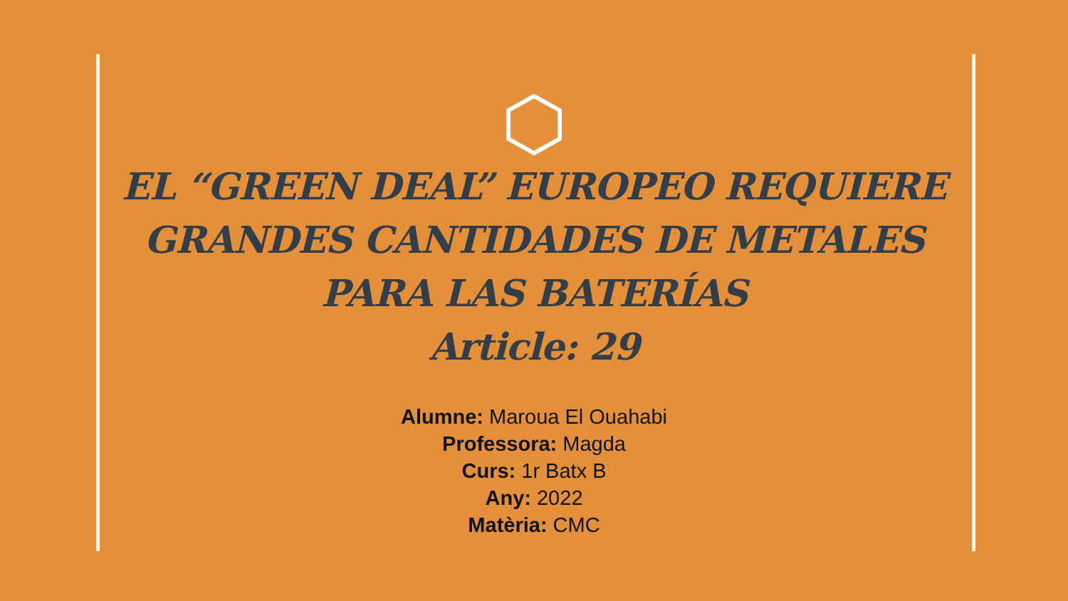EL “GREEN DEAL” EUROPEO REQUIERE GRANDES CANTIDADES DE METALES PARA LAS BATERÍAS
Article: 29
Alumne: Maroua El Ouahabi
Professora: Magda
Curs: 1r Batx B
Any: 2022
Matèria: CMC